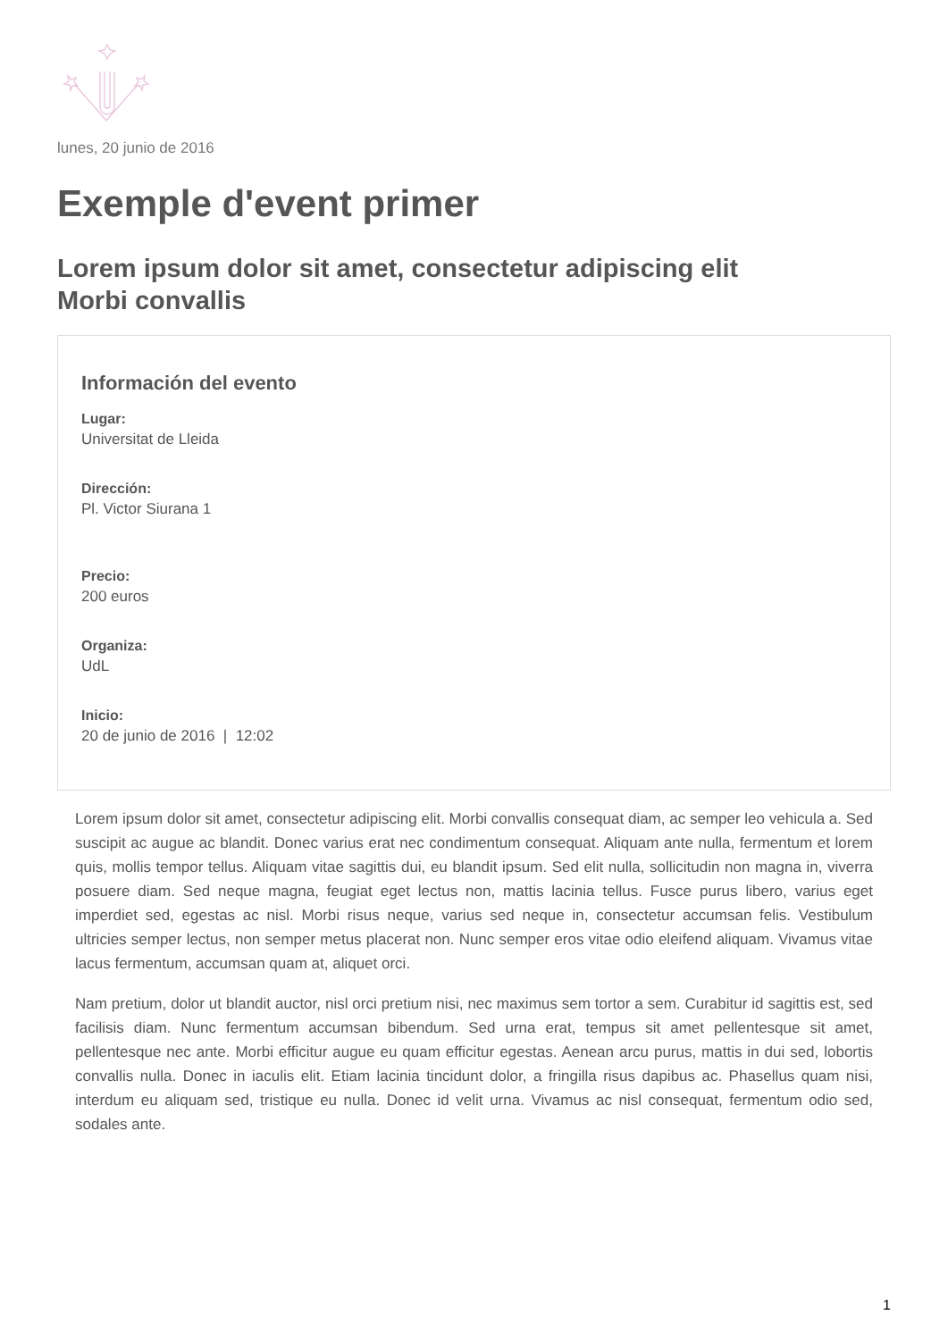lunes, 20 junio de 2016
Exemple d'event primer
Lorem ipsum dolor sit amet, consectetur adipiscing elit
Morbi convallis
Información del evento
Lugar:
Universitat de Lleida
Dirección:
Pl. Victor Siurana 1
Precio:
200 euros
Organiza:
UdL
Inicio:
20 de junio de 2016 | 12:02
Lorem ipsum dolor sit amet, consectetur adipiscing elit. Morbi convallis consequat diam, ac semper leo vehicula a. Sed suscipit ac augue ac blandit. Donec varius erat nec condimentum consequat. Aliquam ante nulla, fermentum et lorem quis, mollis tempor tellus. Aliquam vitae sagittis dui, eu blandit ipsum. Sed elit nulla, sollicitudin non magna in, viverra posuere diam. Sed neque magna, feugiat eget lectus non, mattis lacinia tellus. Fusce purus libero, varius eget imperdiet sed, egestas ac nisl. Morbi risus neque, varius sed neque in, consectetur accumsan felis. Vestibulum ultricies semper lectus, non semper metus placerat non. Nunc semper eros vitae odio eleifend aliquam. Vivamus vitae lacus fermentum, accumsan quam at, aliquet orci.
Nam pretium, dolor ut blandit auctor, nisl orci pretium nisi, nec maximus sem tortor a sem. Curabitur id sagittis est, sed facilisis diam. Nunc fermentum accumsan bibendum. Sed urna erat, tempus sit amet pellentesque sit amet, pellentesque nec ante. Morbi efficitur augue eu quam efficitur egestas. Aenean arcu purus, mattis in dui sed, lobortis convallis nulla. Donec in iaculis elit. Etiam lacinia tincidunt dolor, a fringilla risus dapibus ac. Phasellus quam nisi, interdum eu aliquam sed, tristique eu nulla. Donec id velit urna. Vivamus ac nisl consequat, fermentum odio sed, sodales ante.
1